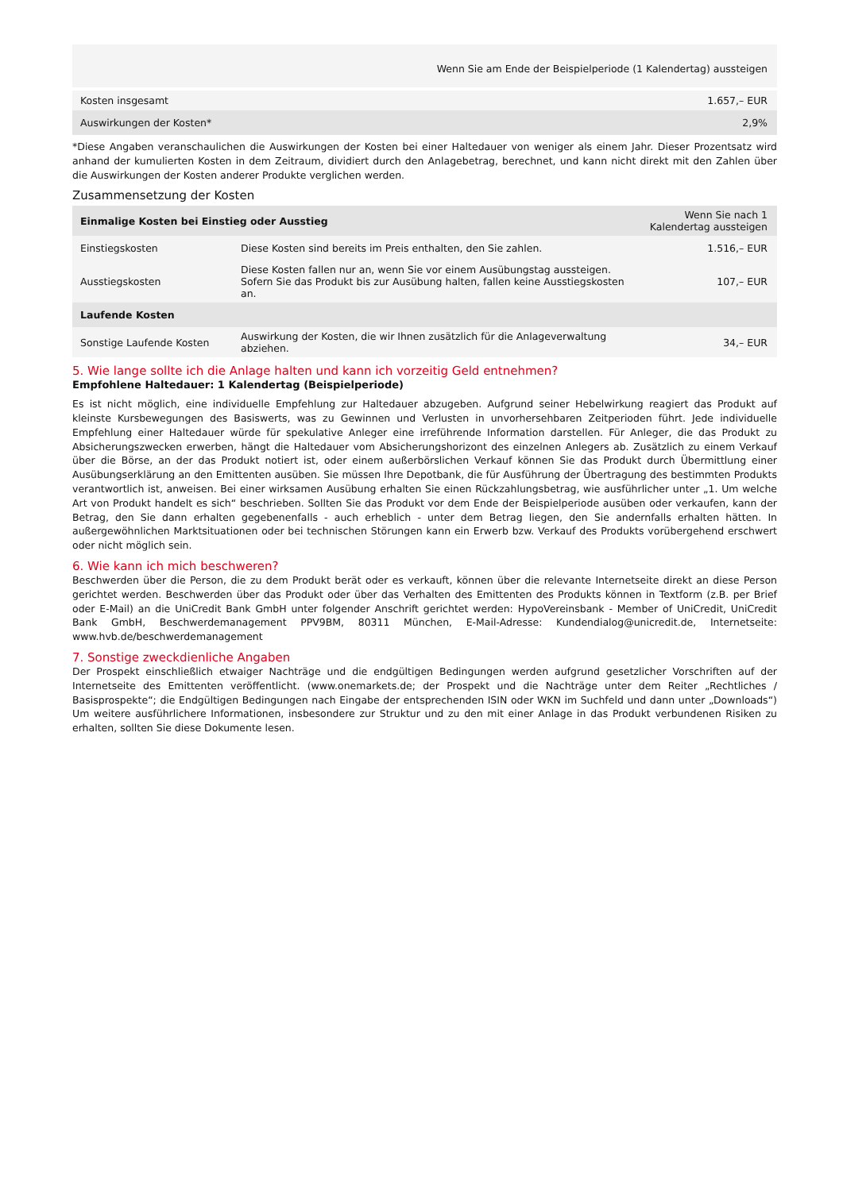| | Wenn Sie am Ende der Beispielperiode (1 Kalendertag) aussteigen |
| --- | --- |
| Kosten insgesamt | 1.657,– EUR |
| Auswirkungen der Kosten* | 2,9% |
*Diese Angaben veranschaulichen die Auswirkungen der Kosten bei einer Haltedauer von weniger als einem Jahr. Dieser Prozentsatz wird anhand der kumulierten Kosten in dem Zeitraum, dividiert durch den Anlagebetrag, berechnet, und kann nicht direkt mit den Zahlen über die Auswirkungen der Kosten anderer Produkte verglichen werden.
Zusammensetzung der Kosten
| Einmalige Kosten bei Einstieg oder Ausstieg | | Wenn Sie nach 1 Kalendertag aussteigen |
| --- | --- | --- |
| Einstiegskosten | Diese Kosten sind bereits im Preis enthalten, den Sie zahlen. | 1.516,– EUR |
| Ausstiegskosten | Diese Kosten fallen nur an, wenn Sie vor einem Ausübungstag aussteigen. Sofern Sie das Produkt bis zur Ausübung halten, fallen keine Ausstiegskosten an. | 107,– EUR |
| Laufende Kosten | | |
| Sonstige Laufende Kosten | Auswirkung der Kosten, die wir Ihnen zusätzlich für die Anlageverwaltung abziehen. | 34,– EUR |
5. Wie lange sollte ich die Anlage halten und kann ich vorzeitig Geld entnehmen?
Empfohlene Haltedauer: 1 Kalendertag (Beispielperiode)
Es ist nicht möglich, eine individuelle Empfehlung zur Haltedauer abzugeben. Aufgrund seiner Hebelwirkung reagiert das Produkt auf kleinste Kursbewegungen des Basiswerts, was zu Gewinnen und Verlusten in unvorhersehbaren Zeitperioden führt. Jede individuelle Empfehlung einer Haltedauer würde für spekulative Anleger eine irreführende Information darstellen. Für Anleger, die das Produkt zu Absicherungszwecken erwerben, hängt die Haltedauer vom Absicherungshorizont des einzelnen Anlegers ab. Zusätzlich zu einem Verkauf über die Börse, an der das Produkt notiert ist, oder einem außerbörslichen Verkauf können Sie das Produkt durch Übermittlung einer Ausübungserklärung an den Emittenten ausüben. Sie müssen Ihre Depotbank, die für Ausführung der Übertragung des bestimmten Produkts verantwortlich ist, anweisen. Bei einer wirksamen Ausübung erhalten Sie einen Rückzahlungsbetrag, wie ausführlicher unter „1. Um welche Art von Produkt handelt es sich“ beschrieben. Sollten Sie das Produkt vor dem Ende der Beispielperiode ausüben oder verkaufen, kann der Betrag, den Sie dann erhalten gegebenenfalls - auch erheblich - unter dem Betrag liegen, den Sie andernfalls erhalten hätten. In außergewöhnlichen Marktsituationen oder bei technischen Störungen kann ein Erwerb bzw. Verkauf des Produkts vorübergehend erschwert oder nicht möglich sein.
6. Wie kann ich mich beschweren?
Beschwerden über die Person, die zu dem Produkt berät oder es verkauft, können über die relevante Internetseite direkt an diese Person gerichtet werden. Beschwerden über das Produkt oder über das Verhalten des Emittenten des Produkts können in Textform (z.B. per Brief oder E-Mail) an die UniCredit Bank GmbH unter folgender Anschrift gerichtet werden: HypoVereinsbank - Member of UniCredit, UniCredit Bank GmbH, Beschwerdemanagement PPV9BM, 80311 München, E-Mail-Adresse: Kundendialog@unicredit.de, Internetseite: www.hvb.de/beschwerdemanagement
7. Sonstige zweckdienliche Angaben
Der Prospekt einschließlich etwaiger Nachträge und die endgültigen Bedingungen werden aufgrund gesetzlicher Vorschriften auf der Internetseite des Emittenten veröffentlicht. (www.onemarkets.de; der Prospekt und die Nachträge unter dem Reiter „Rechtliches / Basisprospekte“; die Endgültigen Bedingungen nach Eingabe der entsprechenden ISIN oder WKN im Suchfeld und dann unter „Downloads“) Um weitere ausführlichere Informationen, insbesondere zur Struktur und zu den mit einer Anlage in das Produkt verbundenen Risiken zu erhalten, sollten Sie diese Dokumente lesen.